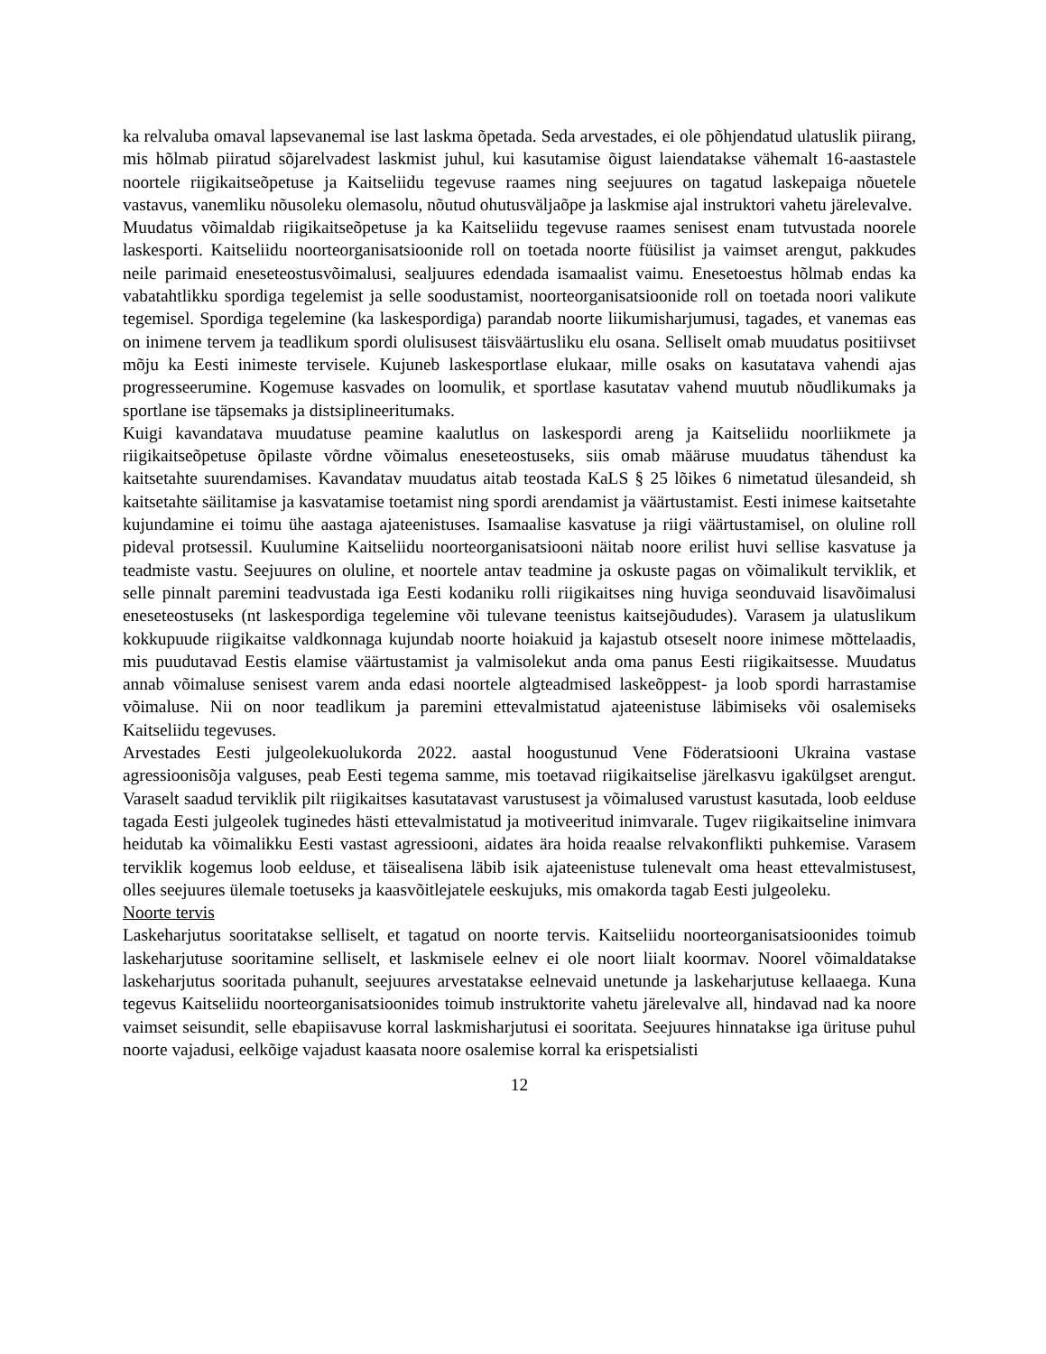ka relvaluba omaval lapsevanemal ise last laskma õpetada. Seda arvestades, ei ole põhjendatud ulatuslik piirang, mis hõlmab piiratud sõjarelvadest laskmist juhul, kui kasutamise õigust laiendatakse vähemalt 16-aastastele noortele riigikaitseõpetuse ja Kaitseliidu tegevuse raames ning seejuures on tagatud laskepaiga nõuetele vastavus, vanemliku nõusoleku olemasolu, nõutud ohutusväljaõpe ja laskmise ajal instruktori vahetu järelevalve.
Muudatus võimaldab riigikaitseõpetuse ja ka Kaitseliidu tegevuse raames senisest enam tutvustada noorele laskesporti. Kaitseliidu noorteorganisatsioonide roll on toetada noorte füüsilist ja vaimset arengut, pakkudes neile parimaid eneseteostusvõimalusi, sealjuures edendada isamaalist vaimu. Enesetoestus hõlmab endas ka vabatahtlikku spordiga tegelemist ja selle soodustamist, noorteorganisatsioonide roll on toetada noori valikute tegemisel. Spordiga tegelemine (ka laskespordiga) parandab noorte liikumisharjumusi, tagades, et vanemas eas on inimene tervem ja teadlikum spordi olulisusest täisväärtusliku elu osana. Selliselt omab muudatus positiivset mõju ka Eesti inimeste tervisele. Kujuneb laskesportlase elukaar, mille osaks on kasutatava vahendi ajas progresseerumine. Kogemuse kasvades on loomulik, et sportlase kasutatav vahend muutub nõudlikumaks ja sportlane ise täpsemaks ja distsiplineeritumaks.
Kuigi kavandatava muudatuse peamine kaalutlus on laskespordi areng ja Kaitseliidu noorliikmete ja riigikaitseõpetuse õpilaste võrdne võimalus eneseteostuseks, siis omab määruse muudatus tähendust ka kaitsetahte suurendamises. Kavandatav muudatus aitab teostada KaLS § 25 lõikes 6 nimetatud ülesandeid, sh kaitsetahte säilitamise ja kasvatamise toetamist ning spordi arendamist ja väärtustamist. Eesti inimese kaitsetahte kujundamine ei toimu ühe aastaga ajateenistuses. Isamaalise kasvatuse ja riigi väärtustamisel, on oluline roll pideval protsessil. Kuulumine Kaitseliidu noorteorganisatsiooni näitab noore erilist huvi sellise kasvatuse ja teadmiste vastu. Seejuures on oluline, et noortele antav teadmine ja oskuste pagas on võimalikult terviklik, et selle pinnalt paremini teadvustada iga Eesti kodaniku rolli riigikaitses ning huviga seonduvaid lisavõimalusi eneseteostuseks (nt laskespordiga tegelemine või tulevane teenistus kaitsejõududes). Varasem ja ulatuslikum kokkupuude riigikaitse valdkonnaga kujundab noorte hoiakuid ja kajastub otseselt noore inimese mõttelaadis, mis puudutavad Eestis elamise väärtustamist ja valmisolekut anda oma panus Eesti riigikaitsesse. Muudatus annab võimaluse senisest varem anda edasi noortele algteadmised laskeõppest- ja loob spordi harrastamise võimaluse. Nii on noor teadlikum ja paremini ettevalmistatud ajateenistuse läbimiseks või osalemiseks Kaitseliidu tegevuses.
Arvestades Eesti julgeolekuolukorda 2022. aastal hoogustunud Vene Föderatsiooni Ukraina vastase agressioonisõja valguses, peab Eesti tegema samme, mis toetavad riigikaitselise järelkasvu igakülgset arengut. Varaselt saadud terviklik pilt riigikaitses kasutatavast varustusest ja võimalused varustust kasutada, loob eelduse tagada Eesti julgeolek tuginedes hästi ettevalmistatud ja motiveeritud inimvarale. Tugev riigikaitseline inimvara heidutab ka võimalikku Eesti vastast agressiooni, aidates ära hoida reaalse relvakonflikti puhkemise. Varasem terviklik kogemus loob eelduse, et täisealisena läbib isik ajateenistuse tulenevalt oma heast ettevalmistusest, olles seejuures ülemale toetuseks ja kaasvõitlejatele eeskujuks, mis omakorda tagab Eesti julgeoleku.
Noorte tervis
Laskeharjutus sooritatakse selliselt, et tagatud on noorte tervis. Kaitseliidu noorteorganisatsioonides toimub laskeharjutuse sooritamine selliselt, et laskmisele eelnev ei ole noort liialt koormav. Noorel võimaldatakse laskeharjutus sooritada puhanult, seejuures arvestatakse eelnevaid unetunde ja laskeharjutuse kellaaega. Kuna tegevus Kaitseliidu noorteorganisatsioonides toimub instruktorite vahetu järelevalve all, hindavad nad ka noore vaimset seisundit, selle ebapiisavuse korral laskmisharjutusi ei sooritata. Seejuures hinnatakse iga ürituse puhul noorte vajadusi, eelkõige vajadust kaasata noore osalemise korral ka erispetsialisti
12